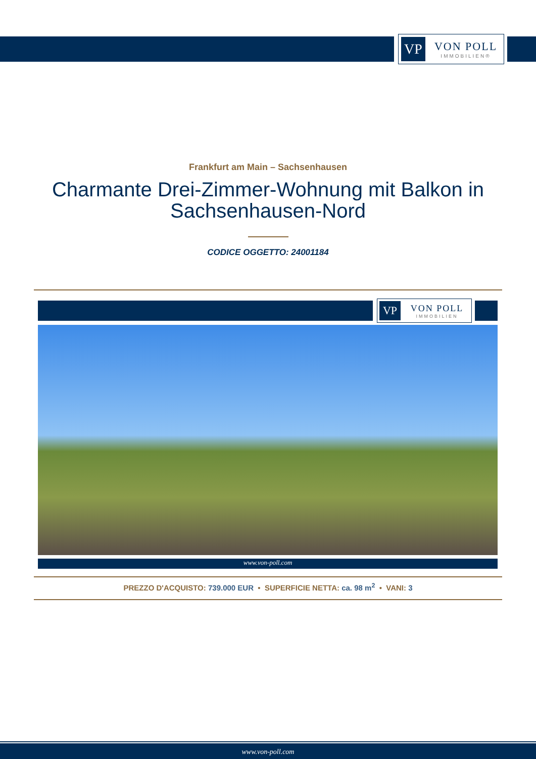VP
VON POLL
IMMOBILIEN®
Frankfurt am Main – Sachsenhausen
Charmante Drei-Zimmer-Wohnung mit Balkon in Sachsenhausen-Nord
CODICE OGGETTO: 24001184
VP
VON POLL
IMMOBILIEN
www.von-poll.com
PREZZO D'ACQUISTO: 739.000 EUR • SUPERFICIE NETTA: ca. 98 m<sup>2</sup> • VANI: 3
www.von-poll.com